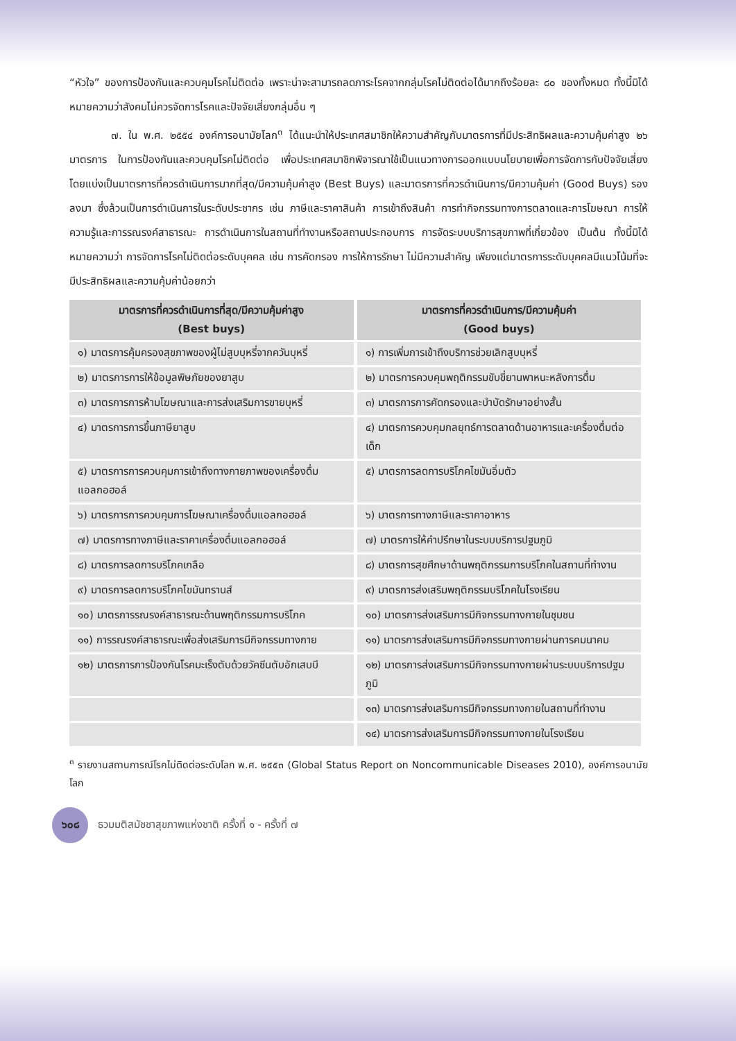“หัวใจ” ของการป้องกันและควบคุมโรคไม่ติดต่อ เพราะน่าจะสามารถลดภาระโรคจากกลุ่มโรคไม่ติดต่อได้มากถึงร้อยละ ๘๐ ของทั้งหมด ทั้งนี้มิได้หมายความว่าสังคมไม่ควรจัดการโรคและปัจจัยเสี่ยงกลุ่มอื่น ๆ
๗. ใน พ.ศ. ๒๕๕๔ องค์การอนามัยโลก<sup>๓</sup> ได้แนะนำให้ประเทศสมาชิกให้ความสำคัญกับมาตรการที่มีประสิทธิผลและความคุ้มค่าสูง ๒๖ มาตรการ ในการป้องกันและควบคุมโรคไม่ติดต่อ เพื่อประเทศสมาชิกพิจารณาใช้เป็นแนวทางการออกแบบนโยบายเพื่อการจัดการกับปัจจัยเสี่ยง โดยแบ่งเป็นมาตรการที่ควรดำเนินการมากที่สุด/มีความคุ้มค่าสูง (Best Buys) และมาตรการที่ควรดำเนินการ/มีความคุ้มค่า (Good Buys) รองลงมา ซึ่งล้วนเป็นการดำเนินการในระดับประชากร เช่น ภาษีและราคาสินค้า การเข้าถึงสินค้า การทำกิจกรรมทางการตลาดและการโฆษณา การให้ความรู้และการรณรงค์สาธารณะ การดำเนินการในสถานที่ทำงานหรือสถานประกอบการ การจัดระบบบริการสุขภาพที่เกี่ยวข้อง เป็นต้น ทั้งนี้มิได้หมายความว่า การจัดการโรคไม่ติดต่อระดับบุคคล เช่น การคัดกรอง การให้การรักษา ไม่มีความสำคัญ เพียงแต่มาตรการระดับบุคคลมีแนวโน้มที่จะมีประสิทธิผลและความคุ้มค่าน้อยกว่า
| มาตรการที่ควรดำเนินการที่สุด/มีความคุ้มค่าสูง (Best buys) | มาตรการที่ควรดำเนินการ/มีความคุ้มค่า (Good buys) |
| --- | --- |
| ๑) มาตรการคุ้มครองสุขภาพของผู้ไม่สูบบุหรี่จากควันบุหรี่ | ๑) การเพิ่มการเข้าถึงบริการช่วยเลิกสูบบุหรี่ |
| ๒) มาตรการการให้ข้อมูลพิษภัยของยาสูบ | ๒) มาตรการควบคุมพฤติกรรมขับขี่ยานพาหนะหลังการดื่ม |
| ๓) มาตรการการห้ามโฆษณาและการส่งเสริมการขายบุหรี่ | ๓) มาตรการการคัดกรองและบำบัดรักษาอย่างสั้น |
| ๔) มาตรการการขึ้นภาษียาสูบ | ๔) มาตรการควบคุมกลยุทธ์การตลาดด้านอาหารและเครื่องดื่มต่อเด็ก |
| ๕) มาตรการการควบคุมการเข้าถึงทางกายภาพของเครื่องดื่มแอลกอฮอล์ | ๕) มาตรการลดการบริโภคไขมันอิ่มตัว |
| ๖) มาตรการการควบคุมการโฆษณาเครื่องดื่มแอลกอฮอล์ | ๖) มาตรการทางภาษีและราคาอาหาร |
| ๗) มาตรการทางภาษีและราคาเครื่องดื่มแอลกอฮอล์ | ๗) มาตรการให้คำปรึกษาในระบบบริการปฐมภูมิ |
| ๘) มาตรการลดการบริโภคเกลือ | ๘) มาตรการสุขศึกษาด้านพฤติกรรมการบริโภคในสถานที่ทำงาน |
| ๙) มาตรการลดการบริโภคไขมันทรานส์ | ๙) มาตรการส่งเสริมพฤติกรรมบริโภคในโรงเรียน |
| ๑๐) มาตรการรณรงค์สาธารณะด้านพฤติกรรมการบริโภค | ๑๐) มาตรการส่งเสริมการมีกิจกรรมทางกายในชุมชน |
| ๑๑) การรณรงค์สาธารณะเพื่อส่งเสริมการมีกิจกรรมทางกาย | ๑๑) มาตรการส่งเสริมการมีกิจกรรมทางกายผ่านการคมนาคม |
| ๑๒) มาตรการการป้องกันโรคมะเร็งตับด้วยวัคซีนตับอักเสบบี | ๑๒) มาตรการส่งเสริมการมีกิจกรรมทางกายผ่านระบบบริการปฐมภูมิ |
| | ๑๓) มาตรการส่งเสริมการมีกิจกรรมทางกายในสถานที่ทำงาน |
| | ๑๔) มาตรการส่งเสริมการมีกิจกรรมทางกายในโรงเรียน |
<sup>๓</sup> รายงานสถานการณ์โรคไม่ติดต่อระดับโลก พ.ศ. ๒๕๕๓ (Global Status Report on Noncommunicable Diseases 2010), องค์การอนามัยโลก
๖๐๘
ธวมมติสมัชชาสุขภาพแห่งชาติ ครั้งที่ ๑ - ครั้งที่ ๗